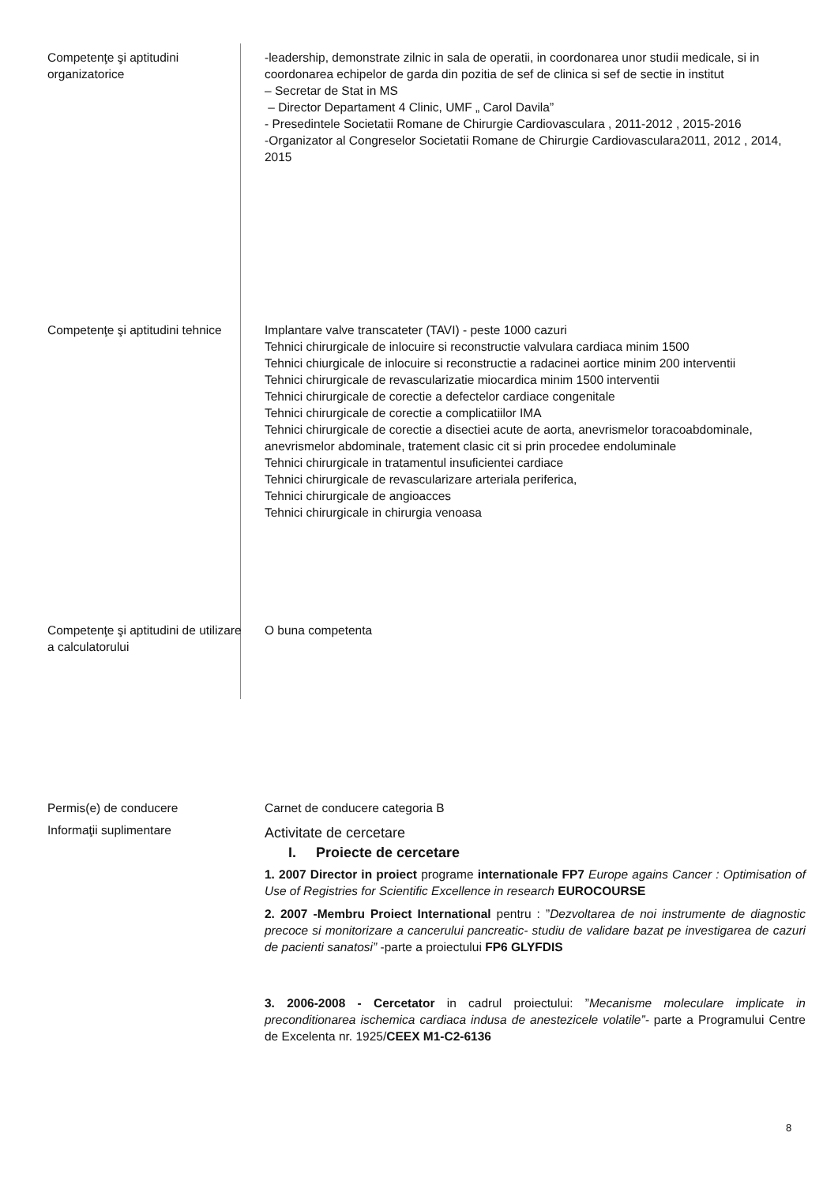| Competenţe şi aptitudini organizatorice | -leadership, demonstrate zilnic in sala de operatii, in coordonarea unor studii medicale, si in coordonarea echipelor de garda din pozitia de sef de clinica si sef de sectie in institut – Secretar de Stat in MS – Director Departament 4 Clinic, UMF „ Carol Davila” - Presedintele Societatii Romane de Chirurgie Cardiovasculara , 2011-2012 , 2015-2016 -Organizator al Congreselor Societatii Romane de Chirurgie Cardiovasculara2011, 2012 , 2014, 2015 |
| Competenţe şi aptitudini tehnice | Implantare valve transcateter (TAVI) - peste 1000 cazuri Tehnici chirurgicale de inlocuire si reconstructie valvulara cardiaca minim 1500 Tehnici chiurgicale de inlocuire si reconstructie a radacinei aortice minim 200 interventii Tehnici chirurgicale de revascularizatie miocardica minim 1500 interventii Tehnici chirurgicale de corectie a defectelor cardiace congenitale Tehnici chirurgicale de corectie a complicatiilor IMA Tehnici chirurgicale de corectie a disectiei acute de aorta, anevrismelor toracoabdominale, anevrismelor abdominale, tratement clasic cit si prin procedee endoluminale Tehnici chirurgicale in tratamentul insuficientei cardiace Tehnici chirurgicale de revascularizare arteriala periferica, Tehnici chirurgicale de angioacces Tehnici chirurgicale in chirurgia venoasa |
| Competenţe şi aptitudini de utilizare a calculatorului | O buna competenta |
| Permis(e) de conducere | Carnet de conducere categoria B |
| Informaţii suplimentare | Activitate de cercetare I. Proiecte de cercetare 1. 2007 Director in proiect programe internationale FP7 Europe agains Cancer : Optimisation of Use of Registries for Scientific Excellence in research EUROCOURSE 2. 2007 -Membru Proiect International pentru : ” Dezvoltarea de noi instrumente de diagnostic precoce si monitorizare a cancerului pancreatic- studiu de validare bazat pe investigarea de cazuri de pacienti sanatosi” -parte a proiectului FP6 GLYFDIS 3. 2006-2008 - Cercetator in cadrul proiectului: ” Mecanisme moleculare implicate in preconditionarea ischemica cardiaca indusa de anestezicele volatile”- parte a Programului Centre de Excelenta nr. 1925/ CEEX M1-C2-6136 |
8